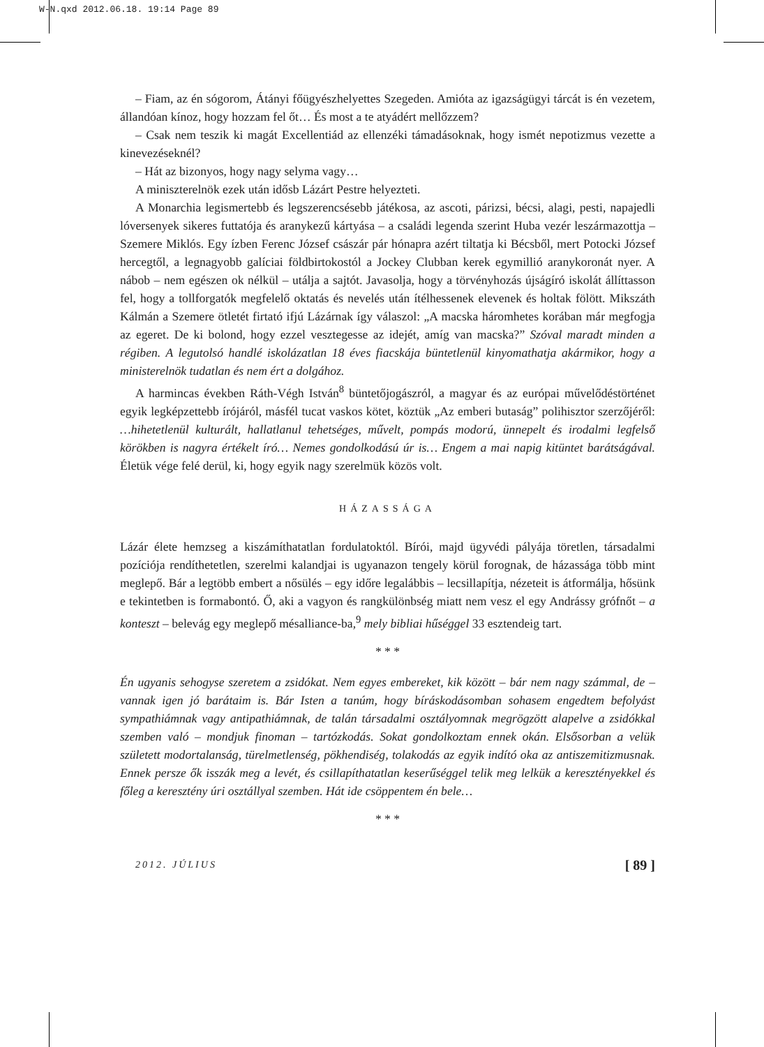W-N.qxd 2012.06.18. 19:14 Page 89
– Fiam, az én sógorom, Átányi főügyészhelyettes Szegeden. Amióta az igazságügyi tárcát is én vezetem, állandóan kínoz, hogy hozzam fel őt… És most a te atyádért mellőzzem?
– Csak nem teszik ki magát Excellentiád az ellenzéki támadásoknak, hogy ismét nepotizmus vezette a kinevezéseknél?
– Hát az bizonyos, hogy nagy selyma vagy…
A miniszterelnök ezek után idősb Lázárt Pestre helyezteti.
A Monarchia legismertebb és legszerencsésebb játékosa, az ascoti, párizsi, bécsi, alagi, pesti, napajedli lóversenyek sikeres futtatója és aranykezű kártyása – a családi legenda szerint Huba vezér leszármazottja – Szemere Miklós. Egy ízben Ferenc József császár pár hónapra azért tiltatja ki Bécsből, mert Potocki József hercegtől, a legnagyobb galíciai földbirtokostól a Jockey Clubban kerek egymillió aranykoronát nyer. A nábob – nem egészen ok nélkül – utálja a sajtót. Javasolja, hogy a törvényhozás újságíró iskolát állíttasson fel, hogy a tollforgatók megfelelő oktatás és nevelés után ítélhessenek elevenek és holtak fölött. Mikszáth Kálmán a Szemere ötletét firtató ifjú Lázárnak így válaszol: „A macska háromhetes korában már megfogja az egeret. De ki bolond, hogy ezzel vesztegesse az idejét, amíg van macska?” Szóval maradt minden a régiben. A legutolsó handlé iskolázatlan 18 éves fiacskája büntetlenül kinyomathatja akármikor, hogy a ministerelnök tudatlan és nem ért a dolgához.
A harmincas években Ráth-Végh István<sup>8</sup> büntetőjogászról, a magyar és az európai művelődéstörténet egyik legképzettebb írójáról, másfél tucat vaskos kötet, köztük „Az emberi butaság” polihisztor szerzőjéről: …hihetetlenül kulturált, hallatlanul tehetséges, művelt, pompás modorú, ünnepelt és irodalmi legfelső körökben is nagyra értékelt író… Nemes gondolkodású úr is… Engem a mai napig kitüntet barátságával. Életük vége felé derül, ki, hogy egyik nagy szerelmük közös volt.
HÁZASSÁGA
Lázár élete hemzseg a kiszámíthatatlan fordulatoktól. Bírói, majd ügyvédi pályája töretlen, társadalmi pozíciója rendíthetetlen, szerelmi kalandjai is ugyanazon tengely körül forognak, de házassága több mint meglepő. Bár a legtöbb embert a nősülés – egy időre legalábbis – lecsillapítja, nézeteit is átformálja, hősünk e tekintetben is formabontó. Ő, aki a vagyon és rangkülönbség miatt nem vesz el egy Andrássy grófnőt – a konteszt – belevág egy meglepő mésalliance-ba,<sup>9</sup> mely bibliai hűséggel 33 esztendeig tart.
* * *
Én ugyanis sehogyse szeretem a zsidókat. Nem egyes embereket, kik között – bár nem nagy számmal, de – vannak igen jó barátaim is. Bár Isten a tanúm, hogy bíráskodásomban sohasem engedtem befolyást sympathiámnak vagy antipathiámnak, de talán társadalmi osztályomnak megrögzött alapelve a zsidókkal szemben való – mondjuk finoman – tartózkodás. Sokat gondolkoztam ennek okán. Elsősorban a velük született modortalanság, türelmetlenség, pökhendiség, tolakodás az egyik indító oka az antiszemitizmusnak. Ennek persze ők isszák meg a levét, és csillapíthatatlan keserűséggel telik meg lelkük a keresztényekkel és főleg a keresztény úri osztállyal szemben. Hát ide csöppentem én bele…
* * *
2012. JÚLIUS [ 89 ]